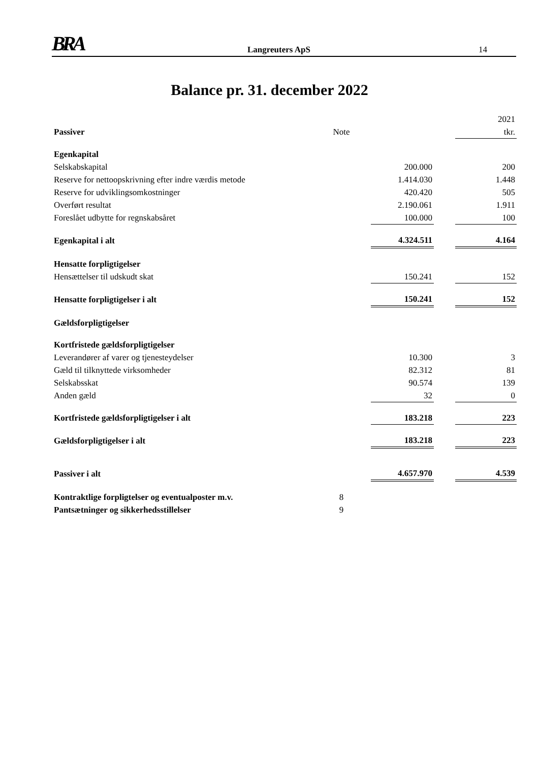BRA Langreuters ApS 14
Balance pr. 31. december 2022
| | | | | 2021 |
| Passiver | Note | | | tkr. |
| Egenkapital | | | | |
| Selskabskapital | | 200.000 | | 200 |
| Reserve for nettoopskrivning efter indre værdis metode | | 1.414.030 | | 1.448 |
| Reserve for udviklingsomkostninger | | 420.420 | | 505 |
| Overført resultat | | 2.190.061 | | 1.911 |
| Foreslået udbytte for regnskabsåret | | 100.000 | | 100 |
| Egenkapital i alt | | 4.324.511 | | 4.164 |
| Hensatte forpligtigelser | | | | |
| Hensættelser til udskudt skat | | 150.241 | | 152 |
| Hensatte forpligtigelser i alt | | 150.241 | | 152 |
| Gældsforpligtigelser | | | | |
| Kortfristede gældsforpligtigelser | | | | |
| Leverandører af varer og tjenesteydelser | | 10.300 | | 3 |
| Gæld til tilknyttede virksomheder | | 82.312 | | 81 |
| Selskabsskat | | 90.574 | | 139 |
| Anden gæld | | 32 | | 0 |
| Kortfristede gældsforpligtigelser i alt | | 183.218 | | 223 |
| Gældsforpligtigelser i alt | | 183.218 | | 223 |
| Passiver i alt | | 4.657.970 | | 4.539 |
| Kontraktlige forpligtelser og eventualposter m.v. | 8 | | | |
| Pantsætninger og sikkerhedsstillelser | 9 | | | |